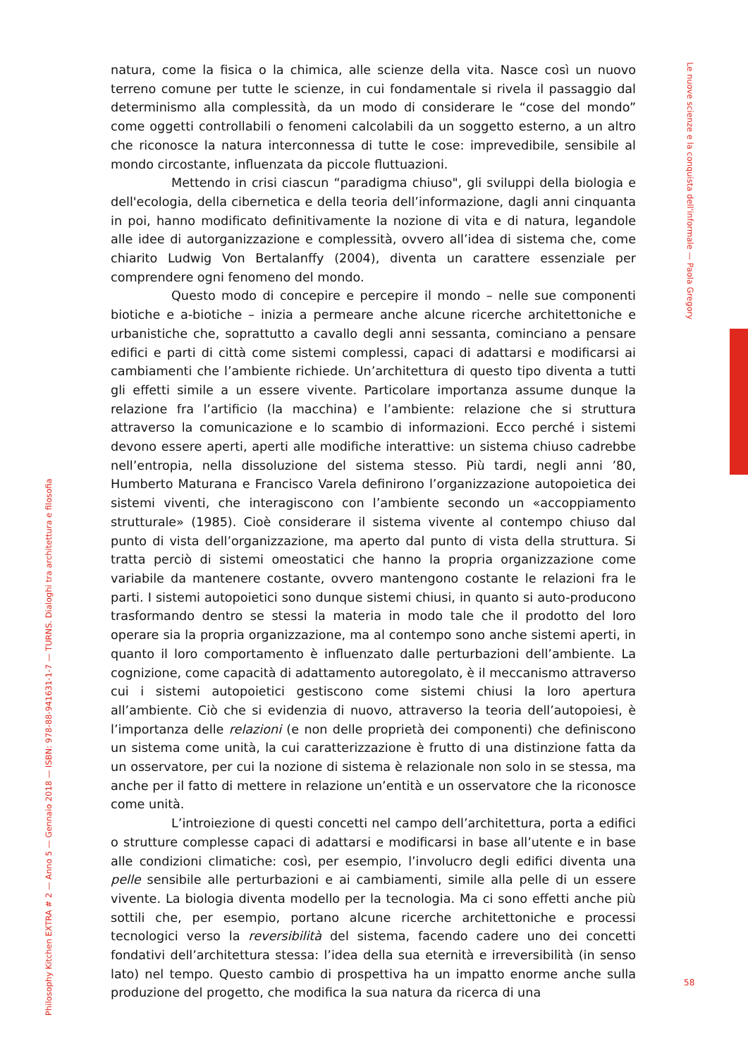Le nuove scienze e la conquista dell'informale — Paola Gregory
Philosophy Kitchen EXTRA # 2 — Anno 5 — Gennaio 2018 — ISBN: 978-88-941631-1-7 — TURNS. Dialoghi tra architettura e filosofia
natura, come la fisica o la chimica, alle scienze della vita. Nasce così un nuovo terreno comune per tutte le scienze, in cui fondamentale si rivela il passaggio dal determinismo alla complessità, da un modo di considerare le “cose del mondo” come oggetti controllabili o fenomeni calcolabili da un soggetto esterno, a un altro che riconosce la natura interconnessa di tutte le cose: imprevedibile, sensibile al mondo circostante, influenzata da piccole fluttuazioni.
Mettendo in crisi ciascun “paradigma chiuso", gli sviluppi della biologia e dell'ecologia, della cibernetica e della teoria dell’informazione, dagli anni cinquanta in poi, hanno modificato definitivamente la nozione di vita e di natura, legandole alle idee di autorganizzazione e complessità, ovvero all’idea di sistema che, come chiarito Ludwig Von Bertalanffy (2004), diventa un carattere essenziale per comprendere ogni fenomeno del mondo.
Questo modo di concepire e percepire il mondo – nelle sue componenti biotiche e a-biotiche – inizia a permeare anche alcune ricerche architettoniche e urbanistiche che, soprattutto a cavallo degli anni sessanta, cominciano a pensare edifici e parti di città come sistemi complessi, capaci di adattarsi e modificarsi ai cambiamenti che l’ambiente richiede. Un’architettura di questo tipo diventa a tutti gli effetti simile a un essere vivente. Particolare importanza assume dunque la relazione fra l’artificio (la macchina) e l’ambiente: relazione che si struttura attraverso la comunicazione e lo scambio di informazioni. Ecco perché i sistemi devono essere aperti, aperti alle modifiche interattive: un sistema chiuso cadrebbe nell’entropia, nella dissoluzione del sistema stesso. Più tardi, negli anni ’80, Humberto Maturana e Francisco Varela definirono l’organizzazione autopoietica dei sistemi viventi, che interagiscono con l’ambiente secondo un «accoppiamento strutturale» (1985). Cioè considerare il sistema vivente al contempo chiuso dal punto di vista dell’organizzazione, ma aperto dal punto di vista della struttura. Si tratta perciò di sistemi omeostatici che hanno la propria organizzazione come variabile da mantenere costante, ovvero mantengono costante le relazioni fra le parti. I sistemi autopoietici sono dunque sistemi chiusi, in quanto si auto-producono trasformando dentro se stessi la materia in modo tale che il prodotto del loro operare sia la propria organizzazione, ma al contempo sono anche sistemi aperti, in quanto il loro comportamento è influenzato dalle perturbazioni dell’ambiente. La cognizione, come capacità di adattamento autoregolato, è il meccanismo attraverso cui i sistemi autopoietici gestiscono come sistemi chiusi la loro apertura all’ambiente. Ciò che si evidenzia di nuovo, attraverso la teoria dell’autopoiesi, è l’importanza delle relazioni (e non delle proprietà dei componenti) che definiscono un sistema come unità, la cui caratterizzazione è frutto di una distinzione fatta da un osservatore, per cui la nozione di sistema è relazionale non solo in se stessa, ma anche per il fatto di mettere in relazione un’entità e un osservatore che la riconosce come unità.
L’introiezione di questi concetti nel campo dell’architettura, porta a edifici o strutture complesse capaci di adattarsi e modificarsi in base all’utente e in base alle condizioni climatiche: così, per esempio, l’involucro degli edifici diventa una pelle sensibile alle perturbazioni e ai cambiamenti, simile alla pelle di un essere vivente. La biologia diventa modello per la tecnologia. Ma ci sono effetti anche più sottili che, per esempio, portano alcune ricerche architettoniche e processi tecnologici verso la reversibilità del sistema, facendo cadere uno dei concetti fondativi dell’architettura stessa: l’idea della sua eternità e irreversibilità (in senso lato) nel tempo. Questo cambio di prospettiva ha un impatto enorme anche sulla produzione del progetto, che modifica la sua natura da ricerca di una
58